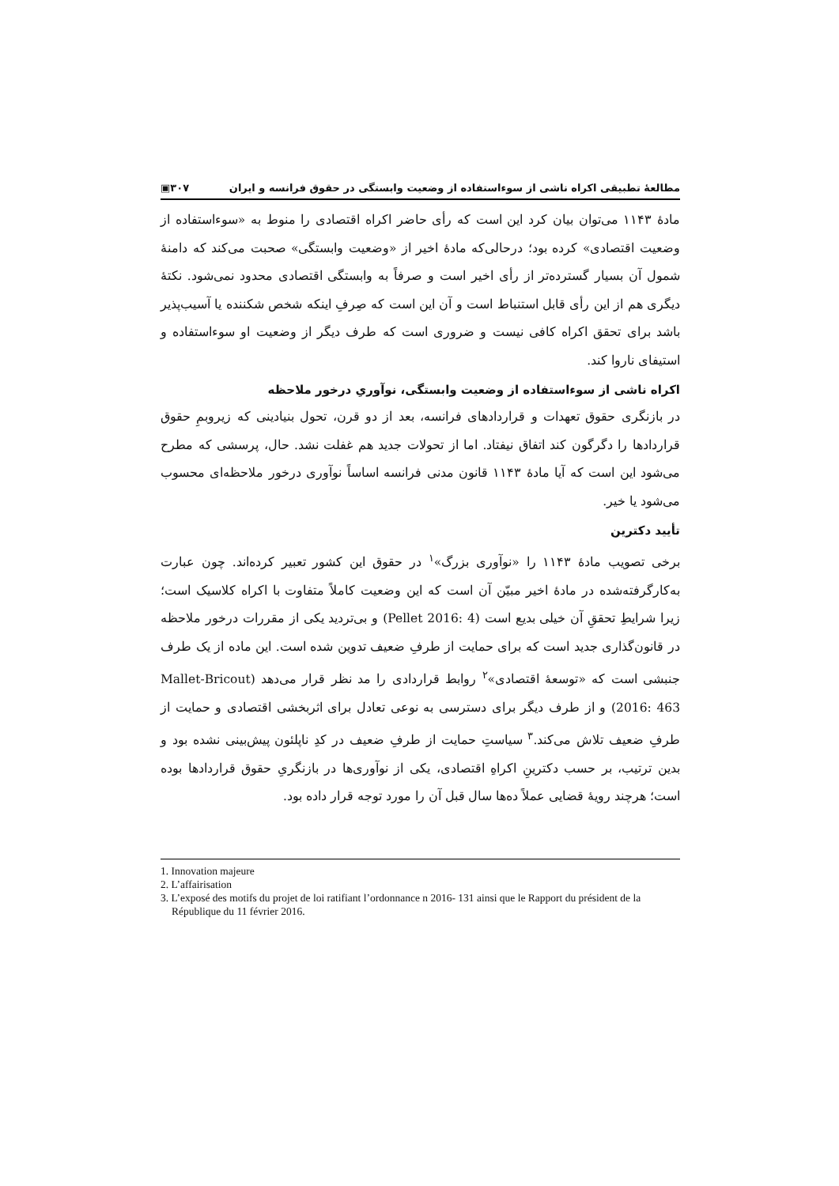مطالعهٔ تطبیقی اکراه ناشی از سوءاستفاده از وضعیت وابستگی در حقوق فرانسه و ایران ۳۰۷▣
مادهٔ ۱۱۴۳ می‌توان بیان کرد این است که رأی حاضر اکراه اقتصادی را منوط به «سوءاستفاده از وضعیت اقتصادی» کرده بود؛ درحالی‌که مادهٔ اخیر از «وضعیت وابستگی» صحبت می‌کند که دامنهٔ شمول آن بسیار گسترده‌تر از رأی اخیر است و صرفاً به وابستگی اقتصادی محدود نمی‌شود. نکتهٔ دیگری هم از این رأی قابل استنباط است و آن این است که صِرفِ اینکه شخص شکننده یا آسیب‌پذیر باشد برای تحقق اکراه کافی نیست و ضروری است که طرف دیگر از وضعیت او سوءاستفاده و استیفای ناروا کند.
اکراه ناشی از سوءاستفاده از وضعیت وابستگی، نوآوریِ درخور ملاحظه
در بازنگری حقوق تعهدات و قراردادهای فرانسه، بعد از دو قرن، تحول بنیادینی که زیروبمِ حقوق قراردادها را دگرگون کند اتفاق نیفتاد. اما از تحولات جدید هم غفلت نشد. حال، پرسشی که مطرح می‌شود این است که آیا مادهٔ ۱۱۴۳ قانون مدنی فرانسه اساساً نوآوری درخور ملاحظه‌ای محسوب می‌شود یا خیر.
تأیید دکترین
برخی تصویب مادهٔ ۱۱۴۳ را «نوآوری بزرگ»<sup>۱</sup> در حقوق این کشور تعبیر کرده‌اند. چون عبارت به‌کارگرفته‌شده در مادهٔ اخیر مبیّن آن است که این وضعیت کاملاً متفاوت با اکراه کلاسیک است؛ زیرا شرایطِ تحققِ آن خیلی بدیع است (Pellet 2016: 4) و بی‌تردید یکی از مقررات درخور ملاحظه در قانون‌گذاری جدید است که برای حمایت از طرفِ ضعیف تدوین شده است. این ماده از یک طرف جنبشی است که «توسعهٔ اقتصادی»<sup>۲</sup> روابط قراردادی را مد نظر قرار می‌دهد (Mallet-Bricout 2016: 463) و از طرف دیگر برای دسترسی به نوعی تعادل برای اثربخشی اقتصادی و حمایت از طرفِ ضعیف تلاش می‌کند.<sup>۳</sup> سیاستِ حمایت از طرفِ ضعیف در کدِ ناپلئون پیش‌بینی نشده بود و بدین ترتیب، بر حسب دکترینِ اکراهِ اقتصادی، یکی از نوآوری‌ها در بازنگریِ حقوق قراردادها بوده است؛ هرچند رویهٔ قضایی عملاً ده‌ها سال قبل آن را مورد توجه قرار داده بود.
1. Innovation majeure
2. L’affairisation
3. L’exposé des motifs du projet de loi ratifiant l’ordonnance n 2016- 131 ainsi que le Rapport du président de la République du 11 février 2016.